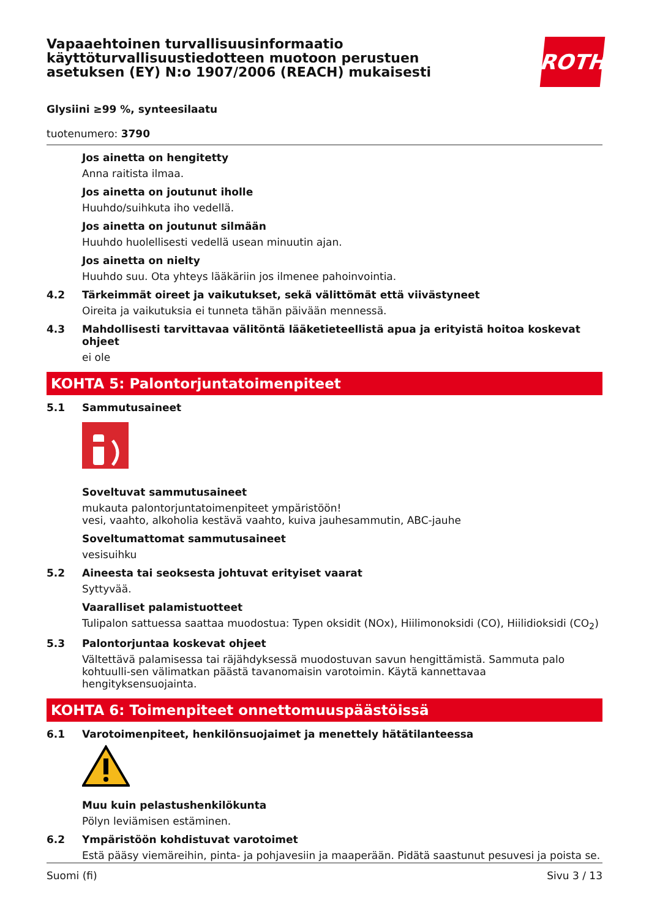Vapaaehtoinen turvallisuusinformaatio
käyttöturvallisuustiedotteen muotoon perustuen
asetuksen (EY) N:o 1907/2006 (REACH) mukaisesti
ROTH
Glysiini ≥99 %, synteesilaatu
tuotenumero: 3790
Jos ainetta on hengitetty
Anna raitista ilmaa.
Jos ainetta on joutunut iholle
Huuhdo/suihkuta iho vedellä.
Jos ainetta on joutunut silmään
Huuhdo huolellisesti vedellä usean minuutin ajan.
Jos ainetta on nielty
Huuhdo suu. Ota yhteys lääkäriin jos ilmenee pahoinvointia.
4.2 Tärkeimmät oireet ja vaikutukset, sekä välittömät että viivästyneet
Oireita ja vaikutuksia ei tunneta tähän päivään mennessä.
4.3 Mahdollisesti tarvittavaa välitöntä lääketieteellistä apua ja erityistä hoitoa koskevat ohjeet
ei ole
KOHTA 5: Palontorjuntatoimenpiteet
5.1 Sammutusaineet
Soveltuvat sammutusaineet
mukauta palontorjuntatoimenpiteet ympäristöön!
vesi, vaahto, alkoholia kestävä vaahto, kuiva jauhesammutin, ABC-jauhe
Soveltumattomat sammutusaineet
vesisuihku
5.2 Aineesta tai seoksesta johtuvat erityiset vaarat
Syttyvää.
Vaaralliset palamistuotteet
Tulipalon sattuessa saattaa muodostua: Typen oksidit (NOx), Hiilimonoksidi (CO), Hiilidioksidi (CO<sub>2</sub>)
5.3 Palontorjuntaa koskevat ohjeet
Vältettävä palamisessa tai räjähdyksessä muodostuvan savun hengittämistä. Sammuta palo kohtuulli-sen välimatkan päästä tavanomaisin varotoimin. Käytä kannettavaa hengityksensuojainta.
KOHTA 6: Toimenpiteet onnettomuuspäästöissä
6.1 Varotoimenpiteet, henkilönsuojaimet ja menettely hätätilanteessa
Muu kuin pelastushenkilökunta
Pölyn leviämisen estäminen.
6.2 Ympäristöön kohdistuvat varotoimet
Estä pääsy viemäreihin, pinta- ja pohjavesiin ja maaperään. Pidätä saastunut pesuvesi ja poista se.
Suomi (fi) Sivu 3 / 13